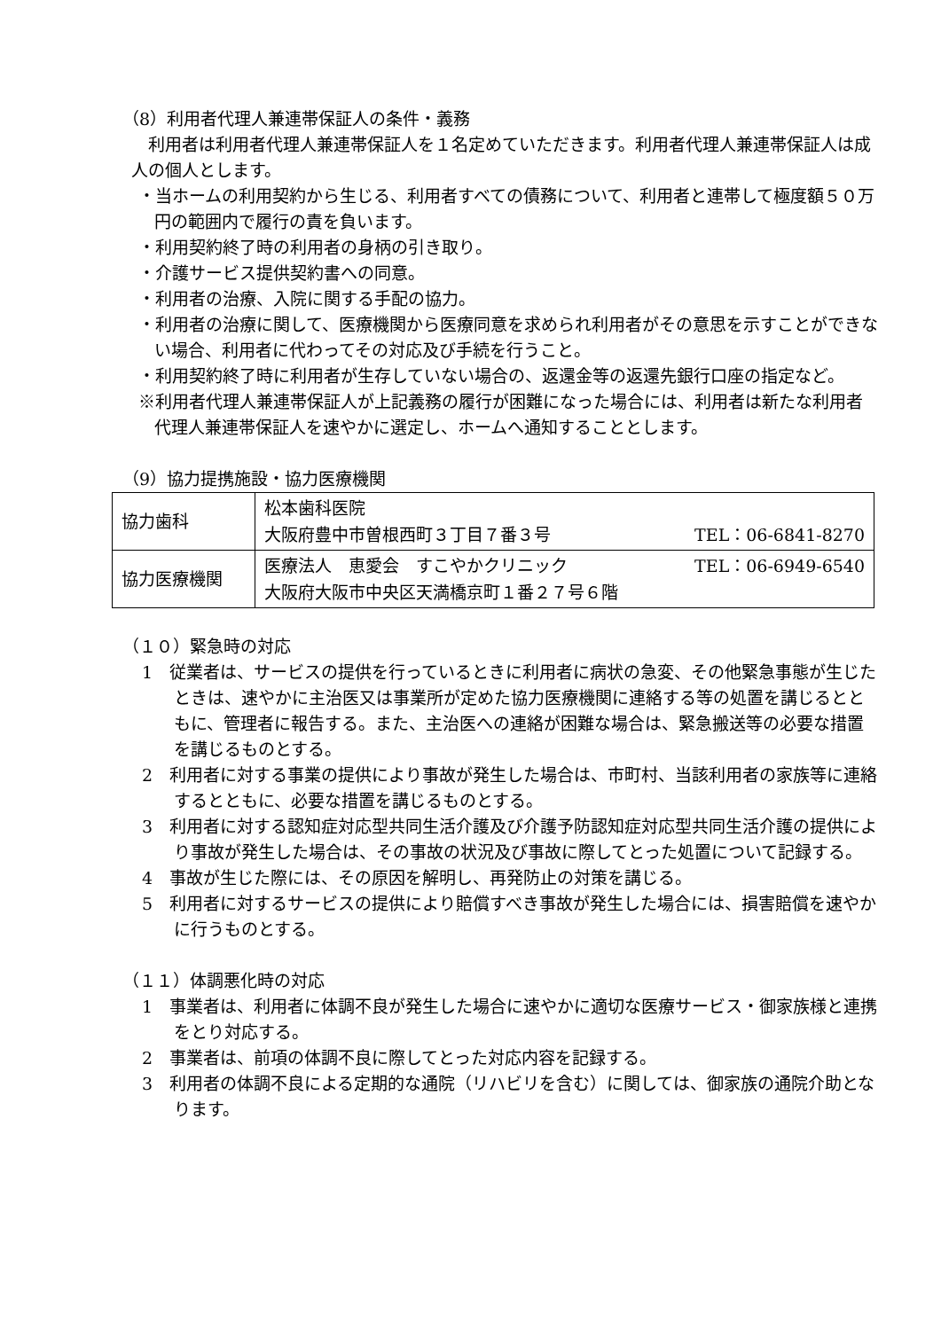（8）利用者代理人兼連帯保証人の条件・義務
利用者は利用者代理人兼連帯保証人を１名定めていただきます。利用者代理人兼連帯保証人は成人の個人とします。
・当ホームの利用契約から生じる、利用者すべての債務について、利用者と連帯して極度額５０万円の範囲内で履行の責を負います。
・利用契約終了時の利用者の身柄の引き取り。
・介護サービス提供契約書への同意。
・利用者の治療、入院に関する手配の協力。
・利用者の治療に関して、医療機関から医療同意を求められ利用者がその意思を示すことができない場合、利用者に代わってその対応及び手続を行うこと。
・利用契約終了時に利用者が生存していない場合の、返還金等の返還先銀行口座の指定など。
※利用者代理人兼連帯保証人が上記義務の履行が困難になった場合には、利用者は新たな利用者代理人兼連帯保証人を速やかに選定し、ホームへ通知することとします。
（9）協力提携施設・協力医療機関
| 協力歯科 | 松本歯科医院 大阪府豊中市曽根西町３丁目７番３号 TEL：06-6841-8270 |
| 協力医療機関 | 医療法人 恵愛会 すこやかクリニック TEL：06-6949-6540 大阪府大阪市中央区天満橋京町１番２７号６階 |
（１０）緊急時の対応
1　従業者は、サービスの提供を行っているときに利用者に病状の急変、その他緊急事態が生じたときは、速やかに主治医又は事業所が定めた協力医療機関に連絡する等の処置を講じるとともに、管理者に報告する。また、主治医への連絡が困難な場合は、緊急搬送等の必要な措置を講じるものとする。
2　利用者に対する事業の提供により事故が発生した場合は、市町村、当該利用者の家族等に連絡するとともに、必要な措置を講じるものとする。
3　利用者に対する認知症対応型共同生活介護及び介護予防認知症対応型共同生活介護の提供により事故が発生した場合は、その事故の状況及び事故に際してとった処置について記録する。
4　事故が生じた際には、その原因を解明し、再発防止の対策を講じる。
5　利用者に対するサービスの提供により賠償すべき事故が発生した場合には、損害賠償を速やかに行うものとする。
（１１）体調悪化時の対応
1　事業者は、利用者に体調不良が発生した場合に速やかに適切な医療サービス・御家族様と連携をとり対応する。
2　事業者は、前項の体調不良に際してとった対応内容を記録する。
3　利用者の体調不良による定期的な通院（リハビリを含む）に関しては、御家族の通院介助となります。